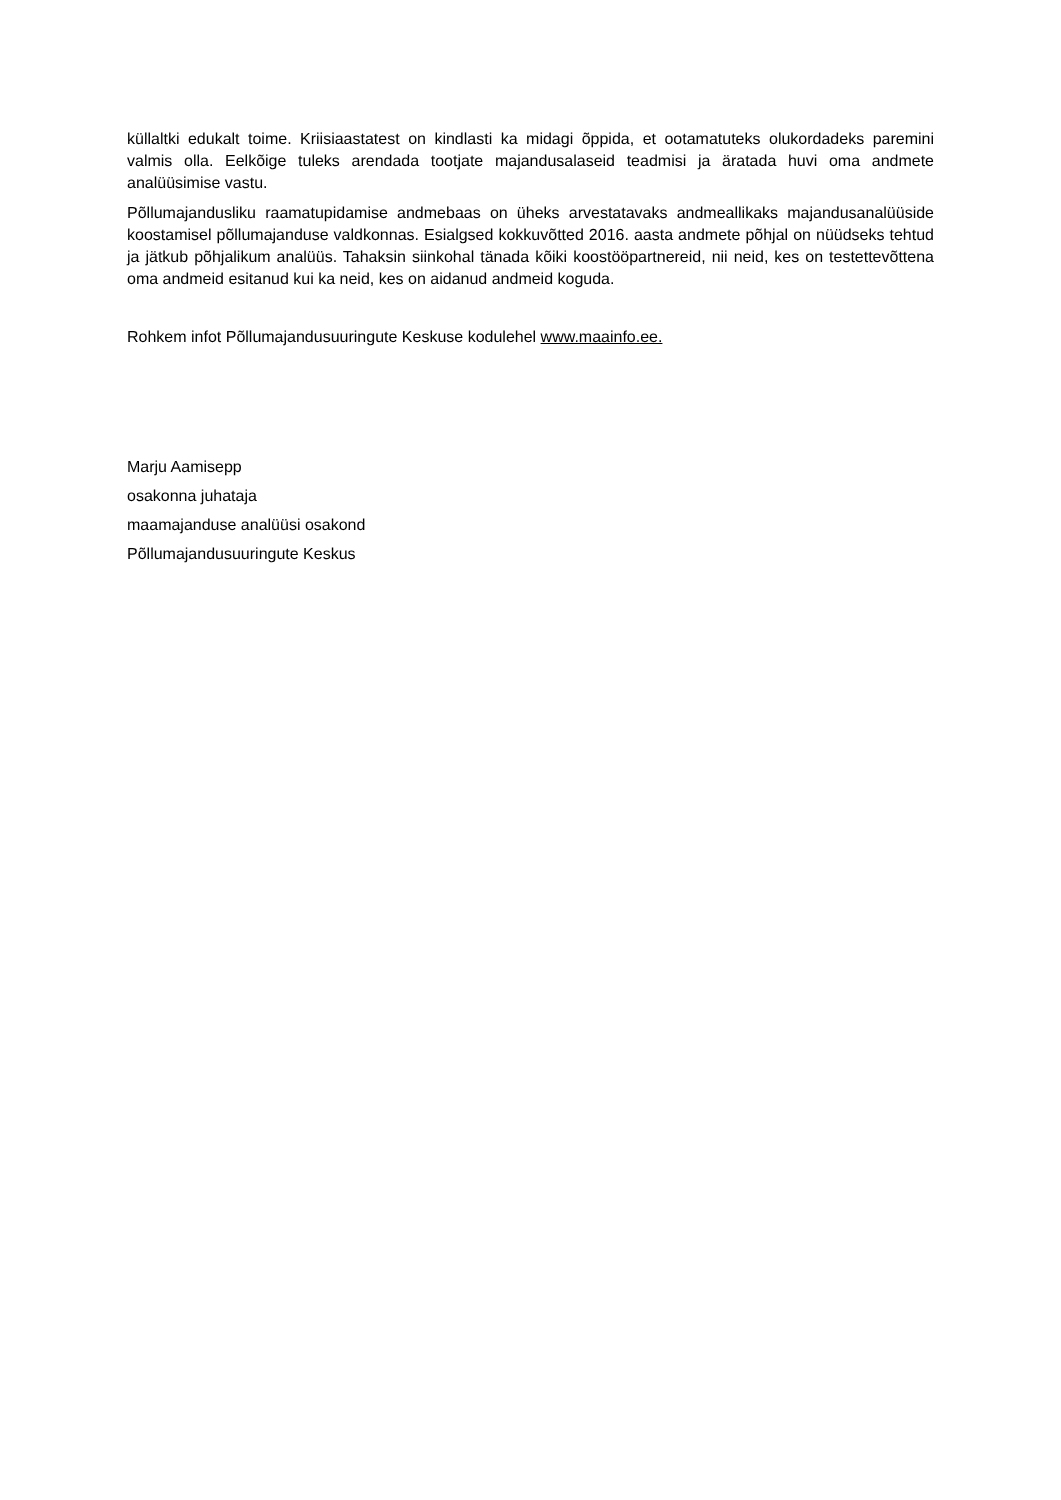küllaltki edukalt toime. Kriisiaastatest on kindlasti ka midagi õppida, et ootamatuteks olukordadeks paremini valmis olla. Eelkõige tuleks arendada tootjate majandusalaseid teadmisi ja äratada huvi oma andmete analüüsimise vastu.
Põllumajandusliku raamatupidamise andmebaas on üheks arvestatavaks andmeallikaks majandusanalüüside koostamisel põllumajanduse valdkonnas. Esialgsed kokkuvõtted 2016. aasta andmete põhjal on nüüdseks tehtud ja jätkub põhjalikum analüüs. Tahaksin siinkohal tänada kõiki koostööpartnereid, nii neid, kes on testettevõttena oma andmeid esitanud kui ka neid, kes on aidanud andmeid koguda.
Rohkem infot Põllumajandusuuringute Keskuse kodulehel www.maainfo.ee.
Marju Aamisepp
osakonna juhataja
maamajanduse analüüsi osakond
Põllumajandusuuringute Keskus